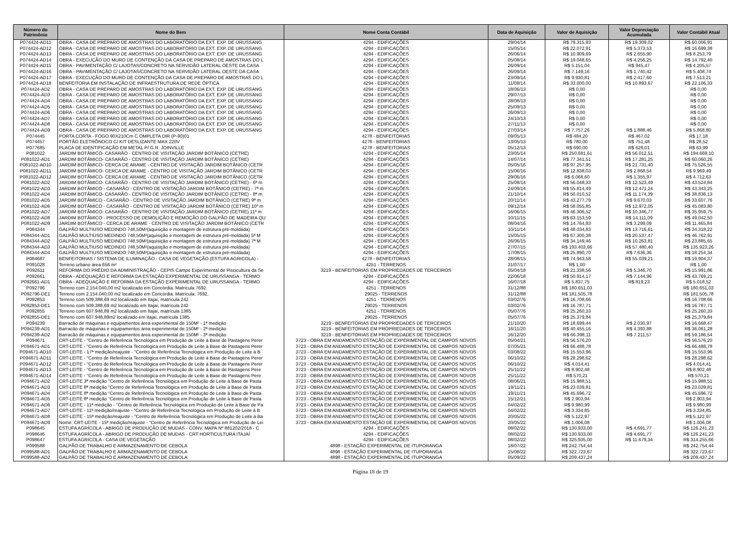| Número do Patrimônio | Nome do Bem | Nome Conta Contábil | Data de Aquisição | Valor de Aquisição | Valor Depreciação Acumulada | Valor Contábil Atual |
| --- | --- | --- | --- | --- | --- | --- |
| P074424-AD11 | OBRA - CASA DE PREPARO DE AMOSTRAS DO LABORATÓRIO DA EXT. EXP. DE URUSSANG | 4294 - EDIFICAÇÕES | 29/04/14 | R$ 79.315,93 | R$ 19.309,02 | R$ 60.006,91 |
| P074424-AD12 | OBRA - CASA DE PREPARO DE AMOSTRAS DO LABORATÓRIO DA EXT. EXP. DE URUSSANG | 4294 - EDIFICAÇÕES | 15/05/14 | R$ 22.072,91 | R$ 5.373,53 | R$ 16.699,38 |
| P074424-AD13 | OBRA - CASA DE PREPARO DE AMOSTRAS DO LABORATÓRIO DA EXT. EXP. DE URUSSANG | 4294 - EDIFICAÇÕES | 26/06/14 | R$ 10.909,69 | R$ 2.655,90 | R$ 8.253,79 |
| P074424-AD14 | OBRA - EXECUÇÃO DO MURO DE CONTENÇÃO DA CASA DE PREPARO DE AMOSTRAS DO L | 4294 - EDIFICAÇÕES | 05/08/14 | R$ 19.048,65 | R$ 4.256,25 | R$ 14.792,40 |
| P074424-AD15 | OBRA - PAVIMENTAÇÃO C/ LAJOTAS/CONCRETO NA SERVIDÃO LATERAL OESTE DA CASA | 4294 - EDIFICAÇÕES | 26/09/14 | R$ 5.151,04 | R$ 945,47 | R$ 4.205,57 |
| P074424-AD16 | OBRA - PAVIMENTAÇÃO C/ LAJOTAS/CONCRETO NA SERVIDÃO LATERAL OESTE DA CASA | 4294 - EDIFICAÇÕES | 26/09/14 | R$ 7.149,16 | R$ 1.740,42 | R$ 5.408,74 |
| P074424-AD17 | OBRA - EXECUÇÃO DO MURO DE CONTENÇÃO DA CASA DE PREPARO DE AMOSTRAS DO L | 4294 - EDIFICAÇÕES | 23/09/14 | R$ 9.930,81 | R$ 2.417,60 | R$ 7.513,21 |
| P074424-AD18 | BENFEITORIA EM INSTALAÇÃO DE INFRAESTRUTURA DE REDE ÓPTICA | 4294 - EDIFICAÇÕES | 11/08/14 | R$ 33.000,00 | R$ 10.893,67 | R$ 22.106,33 |
| P074424-AD2 | OBRA - CASA DE PREPARO DE AMOSTRAS DO LABORATÓRIO DA EXT. EXP. DE URUSSANG | 4294 - EDIFICAÇÕES | 18/06/13 | R$ 0,00 | | R$ 0,00 |
| P074424-AD3 | OBRA - CASA DE PREPARO DE AMOSTRAS DO LABORATÓRIO DA EXT. EXP. DE URUSSANG | 4294 - EDIFICAÇÕES | 29/07/13 | R$ 0,00 | | R$ 0,00 |
| P074424-AD4 | OBRA - CASA DE PREPARO DE AMOSTRAS DO LABORATÓRIO DA EXT. EXP. DE URUSSANG | 4294 - EDIFICAÇÕES | 28/08/13 | R$ 0,00 | | R$ 0,00 |
| P074424-AD5 | OBRA - CASA DE PREPARO DE AMOSTRAS DO LABORATÓRIO DA EXT. EXP. DE URUSSANG | 4294 - EDIFICAÇÕES | 25/09/13 | R$ 0,00 | | R$ 0,00 |
| P074424-AD6 | OBRA - CASA DE PREPARO DE AMOSTRAS DO LABORATÓRIO DA EXT. EXP. DE URUSSANG | 4294 - EDIFICAÇÕES | 26/09/13 | R$ 0,00 | | R$ 0,00 |
| P074424-AD7 | OBRA - CASA DE PREPARO DE AMOSTRAS DO LABORATÓRIO DA EXT. EXP. DE URUSSANG | 4294 - EDIFICAÇÕES | 24/10/13 | R$ 0,00 | | R$ 0,00 |
| P074424-AD8 | OBRA - CASA DE PREPARO DE AMOSTRAS DO LABORATÓRIO DA EXT. EXP. DE URUSSANG | 4294 - EDIFICAÇÕES | 27/11/13 | R$ 0,00 | | R$ 0,00 |
| P074424-AD9 | OBRA - CASA DE PREPARO DE AMOSTRAS DO LABORATÓRIO DA EXT. EXP. DE URUSSANG | 4294 - EDIFICAÇÕES | 27/03/14 | R$ 7.757,26 | R$ 1.888,46 | R$ 5.868,80 |
| P074445 | PORTA CORTA - FOGO 90X210Cm C OMPLETA DIR (P-90)01 | 4278 - BENFEITORIAS | 09/05/13 | R$ 484,20 | R$ 467,02 | R$ 17,18 |
| P074457 | PORTÃO ELETRÔNOCO C/ KIT DESLIZANTE MAX 220V | 4278 - BENFEITORIAS | 13/05/13 | R$ 780,00 | R$ 751,48 | R$ 28,52 |
| P077685 | PLACA DE IDENTIFICAÇÃO EM METAL P/ G.R. JOINVILLE | 4278 - BENFEITORIAS | 05/12/13 | R$ 690,00 | R$ 626,01 | R$ 63,99 |
| P081022 | JARDIM BOTÂMICO- CASARÃO - CENTRO DE VISITAÇÃO JARDIM BOTÂNICO (CETRE) | 4294 - EDIFICAÇÕES | 23/05/14 | R$ 250.681,61 | R$ 56.012,51 | R$ 194.669,10 |
| P081022-AD1 | JARDIM BOTÂMICO- CASARÃO - CENTRO DE VISITAÇÃO JARDIM BOTÂNICO (CETRE) | 4294 - EDIFICAÇÕES | 14/07/14 | R$ 77.341,51 | R$ 17.281,25 | R$ 60.060,26 |
| P081022-AD10 | JARDIM BOTÂMICO- CERCA DE ARAME - CENTRO DE VISITAÇÃO JARDIM BOTÂNICO (CETR | 4294 - EDIFICAÇÕES | 05/05/16 | R$ 97.257,95 | R$ 21.731,40 | R$ 75.526,55 |
| P081022-AD11 | JARDIM BOTÂMICO- CERCA DE ARAME - CENTRO DE VISITAÇÃO JARDIM BOTÂNICO (CETR | 4294 - EDIFICAÇÕES | 15/06/16 | R$ 12.838,03 | R$ 2.868,54 | R$ 9.969,49 |
| P081022-AD12 | JARDIM BOTÂMICO- CERCA DE ARAME - CENTRO DE VISITAÇÃO JARDIM BOTÂNICO (CETR | 4294 - EDIFICAÇÕES | 29/06/16 | R$ 6.068,60 | R$ 1.355,97 | R$ 4.712,63 |
| P081022-AD2 | JARDIM BOTÂMICO- CASARÃO - CENTRO DE VISITAÇÃO JARDIM BOTÂNICO (CETRE) - 6ª m | 4294 - EDIFICAÇÕES | 25/08/14 | R$ 56.048,33 | R$ 12.523,49 | R$ 43.524,84 |
| P081022-AD3 | JARDIM BOTÂMICO - CASARÃO - CENTRO DE VISITAÇÃO JARDIM BOTÂNICO (CETRE) - 7ª m | 4294 - EDIFICAÇÕES | 24/09/14 | R$ 55.814,49 | R$ 12.471,24 | R$ 43.343,25 |
| P081022-AD4 | JARDIM BOTÂMICO- CASARÃO - CENTRO DE VISITAÇÃO JARDIM BOTÂNICO (CETRE) - 8ª m | 4294 - EDIFICAÇÕES | 21/10/14 | R$ 50.010,52 | R$ 11.174,39 | R$ 38.836,13 |
| P081022-AD5 | JARDIM BOTÂMICO - CASARÃO - CENTRO DE VISITAÇÃO JARDIM BOTÂNICO (CETRE) 9ª m | 4294 - EDIFICAÇÕES | 20/11/14 | R$ 43.277,79 | R$ 9.670,03 | R$ 33.607,76 |
| P081022-AD6 | JARDIM BOTÂMICO - CASARÃO - CENTRO DE VISITAÇÃO JARDIM BOTÂNICO (CETRE) 10º m | 4294 - EDIFICAÇÕES | 09/12/14 | R$ 58.055,85 | R$ 12.972,05 | R$ 45.083,80 |
| P081022-AD7 | JARDIM BOTÂMICO- CASARÃO - CENTRO DE VISITAÇÃO JARDIM BOTÂNICO (CETRE) 11º m | 4294 - EDIFICAÇÕES | 16/06/15 | R$ 46.306,52 | R$ 10.346,77 | R$ 35.959,75 |
| P081022-AD8 | JARDIM BOTÂMICO - PROCESSO DE DEMOLIÇÃO E REMOÇÃO DO GALPÃO DE MADEIRA QU | 4294 - EDIFICAÇÕES | 10/11/15 | R$ 63.153,59 | R$ 14.111,09 | R$ 49.042,50 |
| P081022-AD9 | JARDIM BOTÂMICO - CERCA DE ARAME - CENTRO DE VISITAÇÃO JARDIM BOTÂNICO (CETR | 4294 - EDIFICAÇÕES | 08/04/16 | R$ 14.764,93 | R$ 3.299,09 | R$ 11.465,84 |
| P084344 | GALPÃO MULTIUSO MEDINDO 748,50M²(aquisição e montagem de estrutura pré-moldada) | 4294 - EDIFICAÇÕES | 10/11/14 | R$ 48.034,83 | R$ 13.716,61 | R$ 34.318,22 |
| P084344-AD1 | GALPÃO MULTIUSO MEDINDO 748,50M²(aquisição e montagem de estrutura pré-moldada) 5ª M | 4294 - EDIFICAÇÕES | 15/05/15 | R$ 67.300,38 | R$ 20.537,47 | R$ 46.762,91 |
| P084344-AD2 | GALPÃO MULTIUSO MEDINDO 748,50M²(aquisição e montagem de estrutura pré-moldada) 7ª M | 4294 - EDIFICAÇÕES | 26/06/15 | R$ 34.149,46 | R$ 10.263,81 | R$ 23.885,65 |
| P084344-AD3 | GALPÃO MULTIUSO MEDINDO 748,50M²(aquisição e montagem de estrutura pré-moldada) | 4294 - EDIFICAÇÕES | 27/07/15 | R$ 193.403,66 | R$ 57.480,40 | R$ 135.923,26 |
| P084344-AD4 | GALPÃO MULTIUSO MEDINDO 748,50M²(aquisição e montagem de estrutura pré-moldada) | 4294 - EDIFICAÇÕES | 17/08/15 | R$ 25.890,70 | R$ 7.636,36 | R$ 18.254,34 |
| P084687 | BENFEITORIAS / SISTEMA DE ILUMINAÇÃO - CASA DE VEGETAÇÃO (ESTUFA AGRICOLA) - | 4278 - BENFEITORIAS | 28/08/15 | R$ 74.943,58 | R$ 55.039,21 | R$ 19.904,37 |
| P091028 | Terreno urbano área 656 m² | 4251 - TERRENOS | 31/07/17 | R$ 1,00 | | R$ 1,00 |
| P092611 | REFORMA DO PRÉDIO DA ADMINISTRAÇÃO - CEPIS Campo Experimental de Piscicultura da Se | 3219 - BENFEITORIAS EM PROPRIEDADES DE TERCEIROS | 05/04/18 | R$ 21.338,56 | R$ 5.346,70 | R$ 15.991,86 |
| P092661 | OBRA - ADEQUAÇÃO E REFORMA DA ESTAÇÃO EXPERIMENTAL DE URUSSANGA - TERMO | 4294 - EDIFICAÇÕES | 22/06/18 | R$ 50.914,17 | R$ 7.144,96 | R$ 43.769,21 |
| P092661-AD1 | OBRA - ADEQUAÇÃO E REFORMA DA ESTAÇÃO EXPERIMENTAL DE URUSSANGA - TERMO | 4294 - EDIFICAÇÕES | 16/07/18 | R$ 5.837,75 | R$ 819,23 | R$ 5.018,52 |
| P092796 | Terreno com 2.154.040,00 m2 localizado em Concórdia. Matrícula 7692. | 4251 - TERRENOS | 31/12/88 | R$ 180.651,03 | | R$ 180.651,03 |
| P092796-DE1 | Terreno com 2.154.040,00 m2 localizado em Concórdia. Matrícula: 7692. | 29025 - TERRENOS | 31/12/88 | R$ 181.505,78 | | R$ 181.505,78 |
| P092853 | Terreno com 509.388,69 m2 localizado em Itajaí, matrícula 242 | 4251 - TERRENOS | 03/02/76 | R$ 16.708,66 | | R$ 16.708,66 |
| P092853-DE1 | Terreno com 509.388,69 m2 localizado em Itajaí, matrícula 242 | 29025 - TERRENOS | 03/02/76 | R$ 16.787,71 | | R$ 16.787,71 |
| P092855 | Terreno com 607.948,89 m2 localizado em Itajaí, matrícula 1385 | 4251 - TERRENOS | 05/07/76 | R$ 25.260,33 | | R$ 25.260,33 |
| P092855-DE1 | Terreno com 607.948,89m2 localizado em Itajaí, matrícula 1385 | 29025 - TERRENOS | 05/07/76 | R$ 25.379,84 | | R$ 25.379,84 |
| P094239 | Barracão de máquinas e equipamentos área experimental de 150M² - 1ª medição | 3219 - BENFEITORIAS EM PROPRIEDADES DE TERCEIROS | 21/10/20 | R$ 18.699,44 | R$ 2.030,97 | R$ 16.668,47 |
| P094239-AD1 | Barracão de máquinas e equipamentos área experimental de 150M² - 2ª medição | 3219 - BENFEITORIAS EM PROPRIEDADES DE TERCEIROS | 16/11/20 | R$ 40.455,16 | R$ 4.393,88 | R$ 36.061,28 |
| P094239-AD2 | Barracão de máquinas e equipamentos área experimental de 150M² - 3ª medição | 3219 - BENFEITORIAS EM PROPRIEDADES DE TERCEIROS | 16/12/20 | R$ 66.398,11 | R$ 7.211,57 | R$ 59.186,54 |
| P094671 | CRT-LEITE - "Centro de Referência Tecnológica em Produção de Leite à Base de Pastagens Perer | 3723 - OBRA EM ANDAMENTO ESTAÇÃO DE EXPERIMENTAL DE CAMPOS NOVOS | 05/04/21 | R$ 56.576,20 | | R$ 56.576,20 |
| P094671-AD1 | CRT-LEITE - "Centro de Referência Tecnológica em Produção de Leite à Base de Pastagens Perer | 3723 - OBRA EM ANDAMENTO ESTAÇÃO DE EXPERIMENTAL DE CAMPOS NOVOS | 07/05/21 | R$ 66.488,78 | | R$ 66.488,78 |
| P094671-AD10 | CRT-LEITE - 17ª medição/reajuste - "Centro de Referência Tecnológica em Produção de Leite à B | 3723 - OBRA EM ANDAMENTO ESTAÇÃO DE EXPERIMENTAL DE CAMPOS NOVOS | 03/08/22 | R$ 15.553,96 | | R$ 15.553,96 |
| P094671-AD11 | CRT-LEITE - "Centro de Referência Tecnológica em Produção de Leite à Base de Pastagens Perer | 3723 - OBRA EM ANDAMENTO ESTAÇÃO DE EXPERIMENTAL DE CAMPOS NOVOS | 06/10/22 | R$ 28.298,62 | | R$ 28.298,62 |
| P094671-AD12 | CRT-LEITE - "Centro de Referência Tecnológica em Produção de Leite à Base de Pastagens Perer | 3723 - OBRA EM ANDAMENTO ESTAÇÃO DE EXPERIMENTAL DE CAMPOS NOVOS | 06/10/22 | R$ 4.014,41 | | R$ 4.014,41 |
| P094671-AD13 | CRT-LEITE - "Centro de Referência Tecnológica em Produção de Leite à Base de Pastagens Pere | 3723 - OBRA EM ANDAMENTO ESTAÇÃO DE EXPERIMENTAL DE CAMPOS NOVOS | 25/11/22 | R$ 8.902,48 | | R$ 8.902,48 |
| P094671-AD14 | CRT-LEITE - "Centro de Referência Tecnológica em Produção de Leite à Base de Pastagens Pere | 3723 - OBRA EM ANDAMENTO ESTAÇÃO DE EXPERIMENTAL DE CAMPOS NOVOS | 25/11/22 | R$ 570,21 | | R$ 570,21 |
| P094671-AD2 | CRT-LEITE 3ª medição "Centro de Referência Tecnológica em Produção de Leite à Base de Pasta | 3723 - OBRA EM ANDAMENTO ESTAÇÃO DE EXPERIMENTAL DE CAMPOS NOVOS | 08/06/21 | R$ 15.988,51 | | R$ 15.988,51 |
| P094671-AD3 | CRT-LEITE 8ª medição "Centro de Referência Tecnológica em Produção de Leite à Base de Pasta | 3723 - OBRA EM ANDAMENTO ESTAÇÃO DE EXPERIMENTAL DE CAMPOS NOVOS | 19/11/21 | R$ 23.039,81 | | R$ 23.039,81 |
| P094671-AD4 | CRT-LEITE 8ª medição "Centro de Referência Tecnológica em Produção de Leite à Base de Pasta | 3723 - OBRA EM ANDAMENTO ESTAÇÃO DE EXPERIMENTAL DE CAMPOS NOVOS | 19/11/21 | R$ 45.696,72 | | R$ 45.696,72 |
| P094671-AD5 | CRT-LEITE 8ª medição "Centro de Referência Tecnológica em Produção de Leite à Base de Pasta | 3723 - OBRA EM ANDAMENTO ESTAÇÃO DE EXPERIMENTAL DE CAMPOS NOVOS | 15/12/21 | R$ 2.903,94 | | R$ 2.903,94 |
| P094671-AD6 | CRT-LEITE - 11ª medição - "Centro de Referência Tecnológica em Produção de Leite à Base de Pa | 3723 - OBRA EM ANDAMENTO ESTAÇÃO DE EXPERIMENTAL DE CAMPOS NOVOS | 04/02/22 | R$ 9.980,99 | | R$ 9.980,99 |
| P094671-AD7 | CRT-LEITE - 11ª medição/reajuste - "Centro de Referência Tecnológica em Produção de Leite à B | 3723 - OBRA EM ANDAMENTO ESTAÇÃO DE EXPERIMENTAL DE CAMPOS NOVOS | 04/02/22 | R$ 3.334,85 | | R$ 3.334,85 |
| P094671-AD8 | CRT-LEITE - 15ª medição/reajuste - "Centro de Referência Tecnológica em Produção de Leite à Ba | 3723 - OBRA EM ANDAMENTO ESTAÇÃO DE EXPERIMENTAL DE CAMPOS NOVOS | 20/05/22 | R$ 5.122,97 | | R$ 5.122,97 |
| P094671-AD9 | Nome: CRT-LEITE - 15ª medição/reajuste - "Centro de Referência Tecnológica em Produção de Lei | 3723 - OBRA EM ANDAMENTO ESTAÇÃO DE EXPERIMENTAL DE CAMPOS NOVOS | 20/05/22 | R$ 1.006,08 | | R$ 1.006,08 |
| P098645 | ESTUFA AGRÍCOLA - ABRIGO DE PRODUÇÃO DE MUDAS - CONV. MAPA Nº 881202/2018 - C | 4294 - EDIFICAÇÕES | 08/02/22 | R$ 130.933,00 | R$ 4.691,77 | R$ 126.241,23 |
| P098646 | ESTUFA AGRÍCOLA - ABRIGO DE PRODUÇÃO DE MUDAS - CRT HORTICULTURA ITAJAÍ | 4294 - EDIFICAÇÕES | 08/02/22 | R$ 130.933,00 | R$ 4.691,77 | R$ 126.241,23 |
| P098647 | ESTUFA AGRICOLA - CASA DE VEGETAÇÃO | 4294 - EDIFICAÇÕES | 08/02/22 | R$ 325.935,00 | R$ 11.679,34 | R$ 314.255,66 |
| P099588 | GALPÃO DE TRABALHO E ARMAZENAMENTO DE CEBOLA | 4898 - ESTAÇÃO EXPERIMENTAL DE ITUPORANGA | 18/07/22 | R$ 242.754,44 | | R$ 242.754,44 |
| P099588-AD1 | GALPÃO DE TRABALHO E ARMAZENAMENTO DE CEBOLA | 4898 - ESTAÇÃO EXPERIMENTAL DE ITUPORANGA | 15/08/22 | R$ 322.723,67 | | R$ 322.723,67 |
| P099588-AD2 | GALPÃO DE TRABALHO E ARMAZENAMENTO DE CEBOLA | 4898 - ESTAÇÃO EXPERIMENTAL DE ITUPORANGA | 05/09/22 | R$ 209.437,24 | | R$ 209.437,24 |
Página 18 de 19